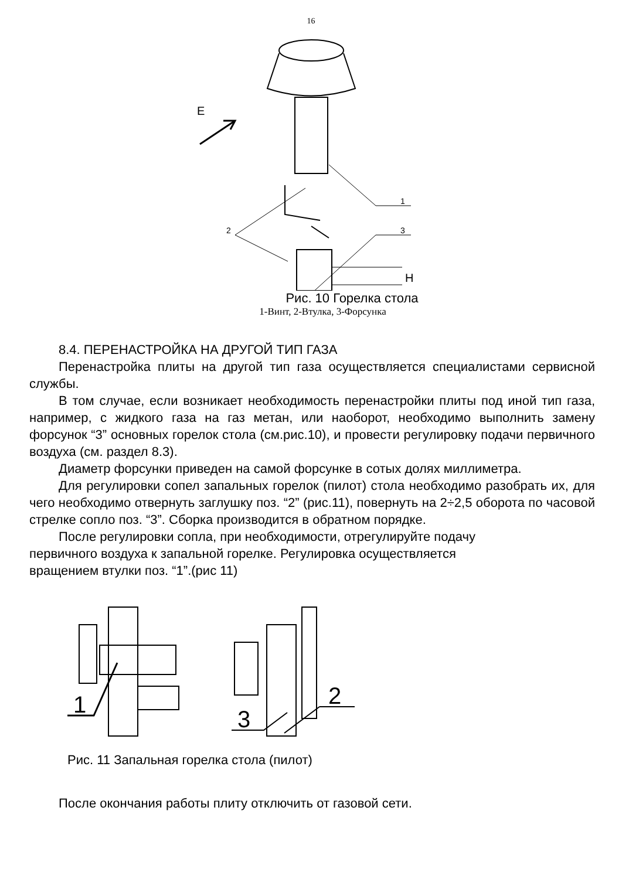16
E
2
1
3
H
Рис. 10 Горелка стола
1-Винт, 2-Втулка, 3-Форсунка
8.4. ПЕРЕНАСТРОЙКА НА ДРУГОЙ ТИП ГАЗА
Перенастройка плиты на другой тип газа осуществляется специалистами сервисной службы.
В том случае, если возникает необходимость перенастройки плиты под иной тип газа, например, с жидкого газа на газ метан, или наоборот, необходимо выполнить замену форсунок “3” основных горелок стола (см.рис.10), и провести регулировку подачи первичного воздуха (см. раздел 8.3).
Диаметр форсунки приведен на самой форсунке в сотых долях миллиметра.
Для регулировки сопел запальных горелок (пилот) стола необходимо разобрать их, для чего необходимо отвернуть заглушку поз. “2” (рис.11), повернуть на 2÷2,5 оборота по часовой стрелке сопло поз. “3”. Сборка производится в обратном порядке.
После регулировки сопла, при необходимости, отрегулируйте подачу
первичного воздуха к запальной горелке. Регулировка осуществляется
вращением втулки поз. “1”.(рис 11)
1
3
2
Рис. 11 Запальная горелка стола (пилот)
После окончания работы плиту отключить от газовой сети.